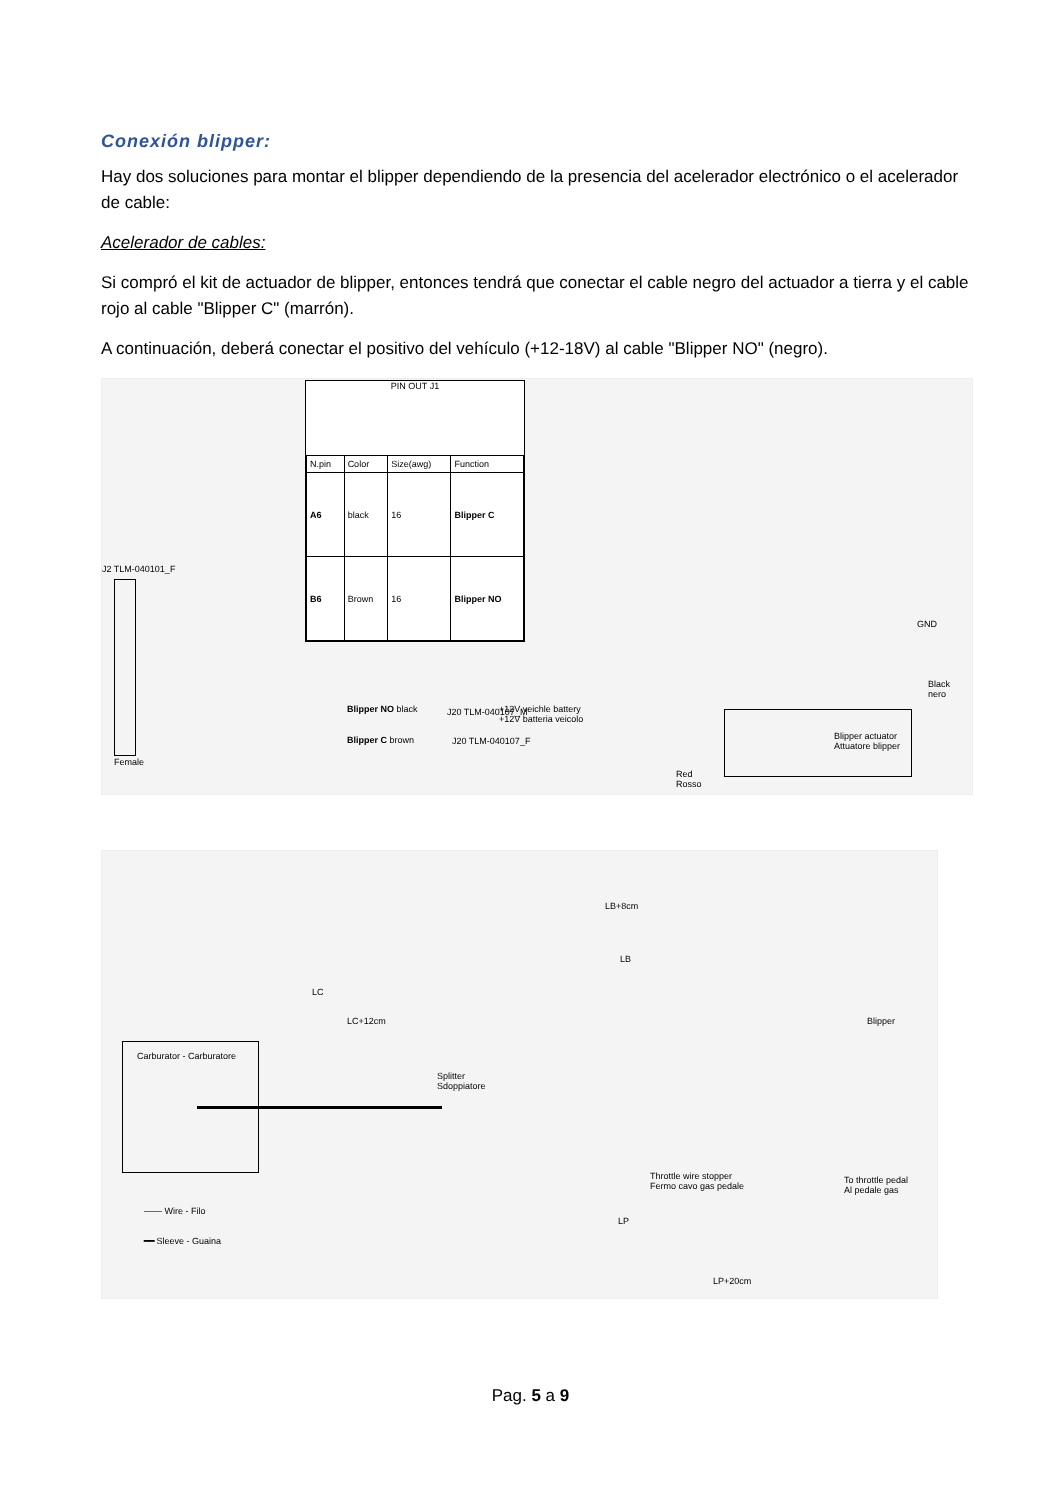Conexión blipper:
Hay dos soluciones para montar el blipper dependiendo de la presencia del acelerador electrónico o el acelerador de cable:
Acelerador de cables:
Si compró el kit de actuador de blipper, entonces tendrá que conectar el cable negro del actuador a tierra y el cable rojo al cable "Blipper C" (marrón).
A continuación, deberá conectar el positivo del vehículo (+12-18V) al cable "Blipper NO" (negro).
PIN OUT J1
| N.pin | Color | Size(awg) | Function |
| --- | --- | --- | --- |
| A6 | black | 16 | Blipper C |
| B6 | Brown | 16 | Blipper NO |
J2 TLM-040101_F
Female
Blipper NO black
Blipper C brown
J20 TLM-040107_M
J20 TLM-040107_F
+12V veichle battery
+12V batteria veicolo
GND
Black
nero
Blipper actuator
Attuatore blipper
Red
Rosso
LB+8cm
LB
LC
LC+12cm
Carburator - Carburatore
Splitter
Sdoppiatore
Blipper
Throttle wire stopper
Fermo cavo gas pedale
To throttle pedal
Al pedale gas
—— Wire - Filo
━━ Sleeve - Guaina
LP
LP+20cm
Pag. 5 a 9